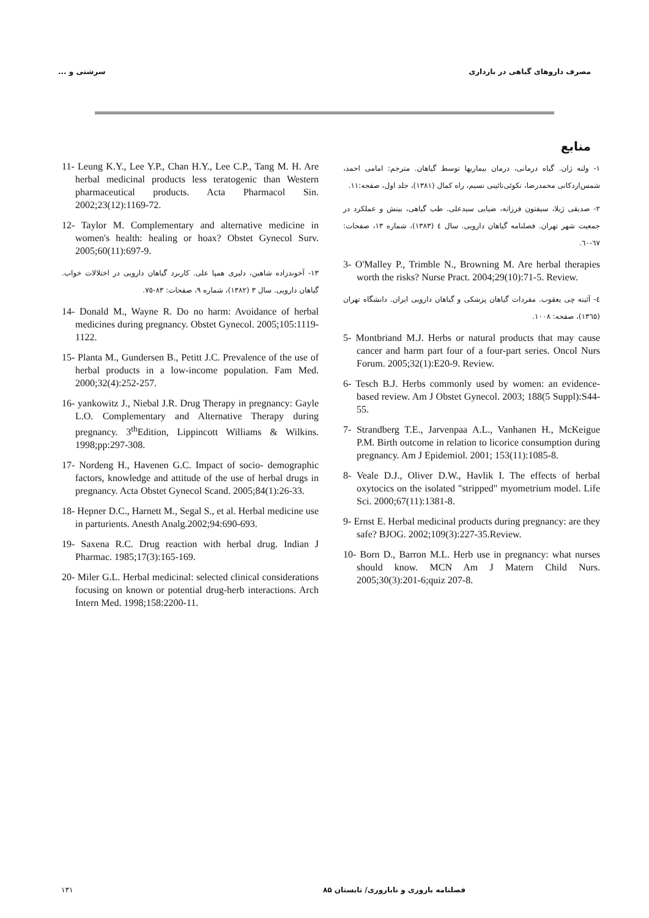مصرف داروهای گیاهی در بارداری سرشتی و ...
منابع
۱- ولنه ژان. گیاه درمانی، درمان بیماریها توسط گیاهان. مترجم: امامی احمد، شمس‌اردکانی محمدرضا، نکوئی‌نائینی نسیم، راه کمال (۱۳۸۱)، جلد اول، صفحه:۱۱.
۲- صدیقی ژیلا، سیفتون فرزانه، ضیایی سیدعلی. طب گیاهی، بینش و عملکرد در جمعیت شهر تهران. فصلنامه گیاهان دارویی. سال ٤ (۱۳۸۳)، شماره ۱۳، صفحات: ٦٧-٦٠.
3- O'Malley P., Trimble N., Browning M. Are herbal therapies worth the risks? Nurse Pract. 2004;29(10):71-5. Review.
٤- آئینه چی یعقوب. مفردات گیاهان پزشکی و گیاهان دارویی ایران. دانشگاه تهران (۱۳٦٥)، صفحه: ۱۰۰۸.
5- Montbriand M.J. Herbs or natural products that may cause cancer and harm part four of a four-part series. Oncol Nurs Forum. 2005;32(1):E20-9. Review.
6- Tesch B.J. Herbs commonly used by women: an evidence-based review. Am J Obstet Gynecol. 2003; 188(5 Suppl):S44-55.
7- Strandberg T.E., Jarvenpaa A.L., Vanhanen H., McKeigue P.M. Birth outcome in relation to licorice consumption during pregnancy. Am J Epidemiol. 2001; 153(11):1085-8.
8- Veale D.J., Oliver D.W., Havlik I. The effects of herbal oxytocics on the isolated "stripped" myometrium model. Life Sci. 2000;67(11):1381-8.
9- Ernst E. Herbal medicinal products during pregnancy: are they safe? BJOG. 2002;109(3):227-35.Review.
10- Born D., Barron M.L. Herb use in pregnancy: what nurses should know. MCN Am J Matern Child Nurs. 2005;30(3):201-6;quiz 207-8.
11- Leung K.Y., Lee Y.P., Chan H.Y., Lee C.P., Tang M. H. Are herbal medicinal products less teratogenic than Western pharmaceutical products. Acta Pharmacol Sin. 2002;23(12):1169-72.
12- Taylor M. Complementary and alternative medicine in women's health: healing or hoax? Obstet Gynecol Surv. 2005;60(11):697-9.
۱۳- آخوندزاده شاهین، دلیری همپا علی. کاربرد گیاهان دارویی در اختلالات خواب. گیاهان دارویی. سال ۳ (۱۳۸۲)، شماره ۹، صفحات: ۸۳-۷٥.
14- Donald M., Wayne R. Do no harm: Avoidance of herbal medicines during pregnancy. Obstet Gynecol. 2005;105:1119-1122.
15- Planta M., Gundersen B., Petitt J.C. Prevalence of the use of herbal products in a low-income population. Fam Med. 2000;32(4):252-257.
16- yankowitz J., Niebal J.R. Drug Therapy in pregnancy: Gayle L.O. Complementary and Alternative Therapy during pregnancy. 3<sup>th</sup>Edition, Lippincott Williams & Wilkins. 1998;pp:297-308.
17- Nordeng H., Havenen G.C. Impact of socio- demographic factors, knowledge and attitude of the use of herbal drugs in pregnancy. Acta Obstet Gynecol Scand. 2005;84(1):26-33.
18- Hepner D.C., Harnett M., Segal S., et al. Herbal medicine use in parturients. Anesth Analg.2002;94:690-693.
19- Saxena R.C. Drug reaction with herbal drug. Indian J Pharmac. 1985;17(3):165-169.
20- Miler G.L. Herbal medicinal: selected clinical considerations focusing on known or potential drug-herb interactions. Arch Intern Med. 1998;158:2200-11.
فصلنامه باروری و ناباروری/ تابستان ۸۵ ۱۳۱